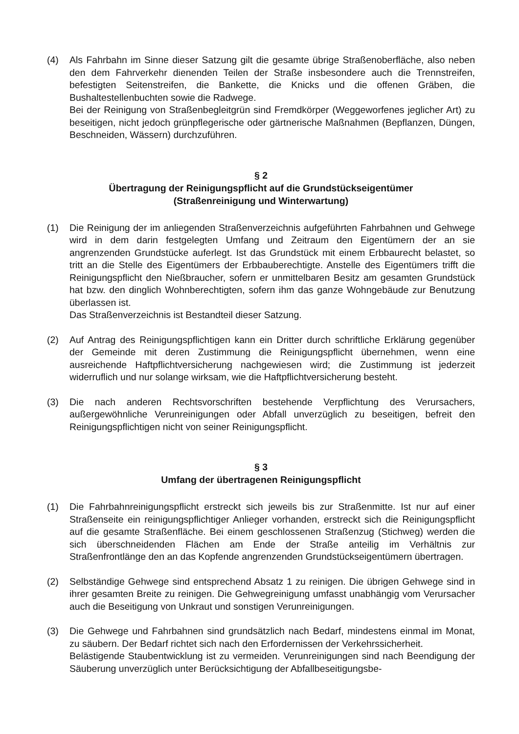(4) Als Fahrbahn im Sinne dieser Satzung gilt die gesamte übrige Straßenoberfläche, also neben den dem Fahrverkehr dienenden Teilen der Straße insbesondere auch die Trennstreifen, befestigten Seitenstreifen, die Bankette, die Knicks und die offenen Gräben, die Bushaltestellenbuchten sowie die Radwege.
Bei der Reinigung von Straßenbegleitgrün sind Fremdkörper (Weggeworfenes jeglicher Art) zu beseitigen, nicht jedoch grünpflegerische oder gärtnerische Maßnahmen (Bepflanzen, Düngen, Beschneiden, Wässern) durchzuführen.
§ 2
Übertragung der Reinigungspflicht auf die Grundstückseigentümer
(Straßenreinigung und Winterwartung)
(1) Die Reinigung der im anliegenden Straßenverzeichnis aufgeführten Fahrbahnen und Gehwege wird in dem darin festgelegten Umfang und Zeitraum den Eigentümern der an sie angrenzenden Grundstücke auferlegt. Ist das Grundstück mit einem Erbbaurecht belastet, so tritt an die Stelle des Eigentümers der Erbbauberechtigte. Anstelle des Eigentümers trifft die Reinigungspflicht den Nießbraucher, sofern er unmittelbaren Besitz am gesamten Grundstück hat bzw. den dinglich Wohnberechtigten, sofern ihm das ganze Wohngebäude zur Benutzung überlassen ist.
Das Straßenverzeichnis ist Bestandteil dieser Satzung.
(2) Auf Antrag des Reinigungspflichtigen kann ein Dritter durch schriftliche Erklärung gegenüber der Gemeinde mit deren Zustimmung die Reinigungspflicht übernehmen, wenn eine ausreichende Haftpflichtversicherung nachgewiesen wird; die Zustimmung ist jederzeit widerruflich und nur solange wirksam, wie die Haftpflichtversicherung besteht.
(3) Die nach anderen Rechtsvorschriften bestehende Verpflichtung des Verursachers, außergewöhnliche Verunreinigungen oder Abfall unverzüglich zu beseitigen, befreit den Reinigungspflichtigen nicht von seiner Reinigungspflicht.
§ 3
Umfang der übertragenen Reinigungspflicht
(1) Die Fahrbahnreinigungspflicht erstreckt sich jeweils bis zur Straßenmitte. Ist nur auf einer Straßenseite ein reinigungspflichtiger Anlieger vorhanden, erstreckt sich die Reinigungspflicht auf die gesamte Straßenfläche. Bei einem geschlossenen Straßenzug (Stichweg) werden die sich überschneidenden Flächen am Ende der Straße anteilig im Verhältnis zur Straßenfrontlänge den an das Kopfende angrenzenden Grundstückseigentümern übertragen.
(2) Selbständige Gehwege sind entsprechend Absatz 1 zu reinigen. Die übrigen Gehwege sind in ihrer gesamten Breite zu reinigen. Die Gehwegreinigung umfasst unabhängig vom Verursacher auch die Beseitigung von Unkraut und sonstigen Verunreinigungen.
(3) Die Gehwege und Fahrbahnen sind grundsätzlich nach Bedarf, mindestens einmal im Monat, zu säubern. Der Bedarf richtet sich nach den Erfordernissen der Verkehrssicherheit.
Belästigende Staubentwicklung ist zu vermeiden. Verunreinigungen sind nach Beendigung der Säuberung unverzüglich unter Berücksichtigung der Abfallbeseitigungsbe-